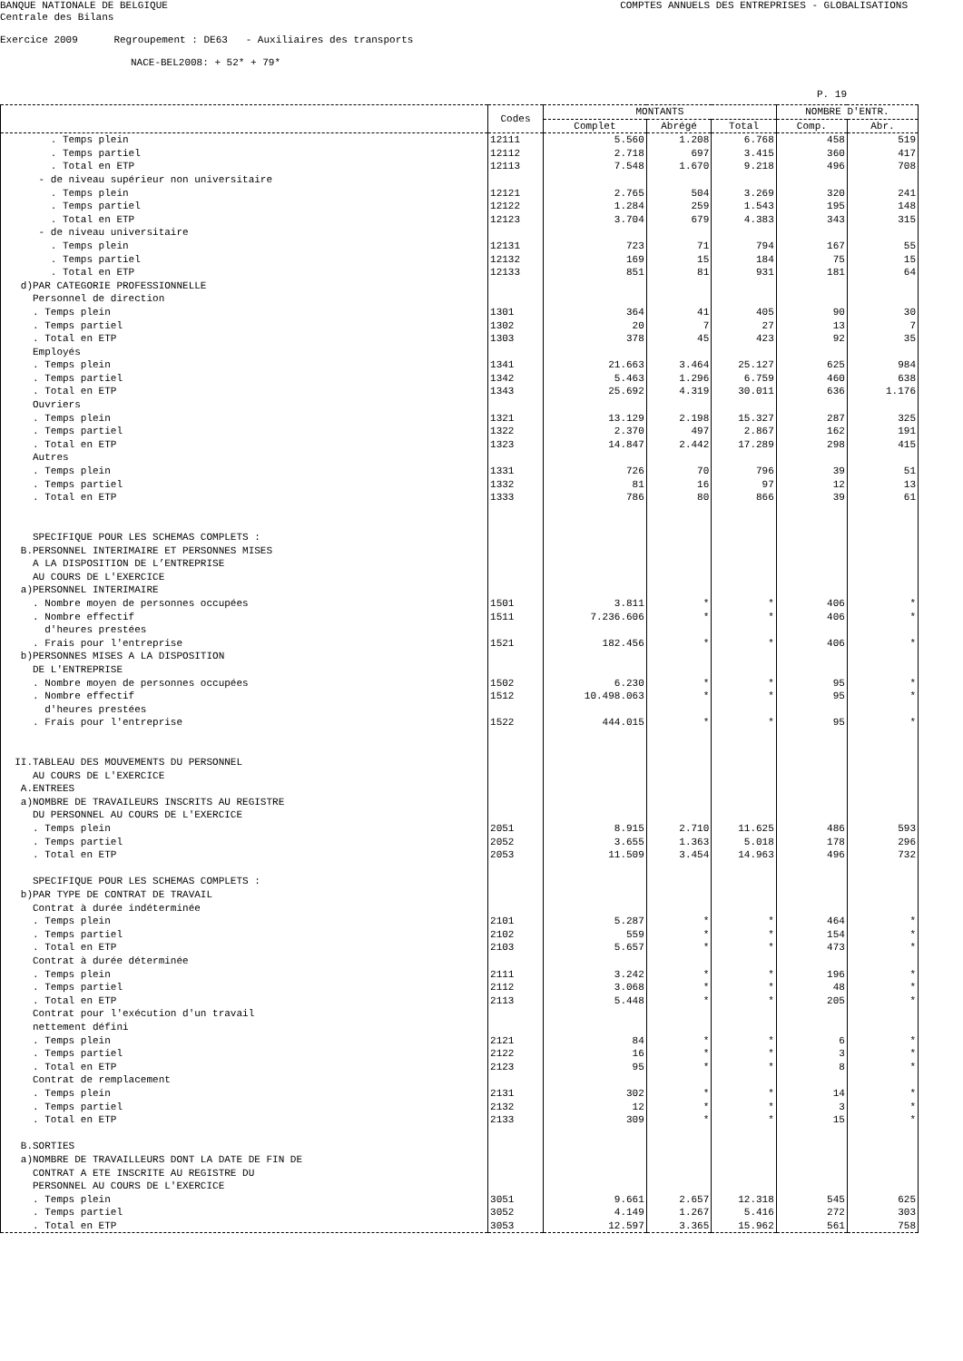BANQUE NATIONALE DE BELGIQUE COMPTES ANNUELS DES ENTREPRISES - GLOBALISATIONS
Centrale des Bilans
Exercice 2009 Regroupement : DE63 - Auxiliaires des transports
NACE-BEL2008: + 52* + 79*
P. 19
| | Codes | MONTANTS | | | NOMBRE D'ENTR. | |
| --- | --- | --- | --- | --- | --- | --- |
| | | Complet | Abrégé | Total | Comp. | Abr. |
| . Temps plein | 12111 | 5.560 | 1.208 | 6.768 | 458 | 519 |
| . Temps partiel | 12112 | 2.718 | 697 | 3.415 | 360 | 417 |
| . Total en ETP | 12113 | 7.548 | 1.670 | 9.218 | 496 | 708 |
| - de niveau supérieur non universitaire | | | | | | |
| . Temps plein | 12121 | 2.765 | 504 | 3.269 | 320 | 241 |
| . Temps partiel | 12122 | 1.284 | 259 | 1.543 | 195 | 148 |
| . Total en ETP | 12123 | 3.704 | 679 | 4.383 | 343 | 315 |
| - de niveau universitaire | | | | | | |
| . Temps plein | 12131 | 723 | 71 | 794 | 167 | 55 |
| . Temps partiel | 12132 | 169 | 15 | 184 | 75 | 15 |
| . Total en ETP | 12133 | 851 | 81 | 931 | 181 | 64 |
| d)PAR CATEGORIE PROFESSIONNELLE | | | | | | |
| Personnel de direction | | | | | | |
| . Temps plein | 1301 | 364 | 41 | 405 | 90 | 30 |
| . Temps partiel | 1302 | 20 | 7 | 27 | 13 | 7 |
| . Total en ETP | 1303 | 378 | 45 | 423 | 92 | 35 |
| Employés | | | | | | |
| . Temps plein | 1341 | 21.663 | 3.464 | 25.127 | 625 | 984 |
| . Temps partiel | 1342 | 5.463 | 1.296 | 6.759 | 460 | 638 |
| . Total en ETP | 1343 | 25.692 | 4.319 | 30.011 | 636 | 1.176 |
| Ouvriers | | | | | | |
| . Temps plein | 1321 | 13.129 | 2.198 | 15.327 | 287 | 325 |
| . Temps partiel | 1322 | 2.370 | 497 | 2.867 | 162 | 191 |
| . Total en ETP | 1323 | 14.847 | 2.442 | 17.289 | 298 | 415 |
| Autres | | | | | | |
| . Temps plein | 1331 | 726 | 70 | 796 | 39 | 51 |
| . Temps partiel | 1332 | 81 | 16 | 97 | 12 | 13 |
| . Total en ETP | 1333 | 786 | 80 | 866 | 39 | 61 |
| SPECIFIQUE POUR LES SCHEMAS COMPLETS : | | | | | | |
| B.PERSONNEL INTERIMAIRE ET PERSONNES MISES | | | | | | |
| A LA DISPOSITION DE L’ENTREPRISE | | | | | | |
| AU COURS DE L'EXERCICE | | | | | | |
| a)PERSONNEL INTERIMAIRE | | | | | | |
| . Nombre moyen de personnes occupées | 1501 | 3.811 | * | * | 406 | * |
| . Nombre effectif | 1511 | 7.236.606 | * | * | 406 | * |
| d'heures prestées | | | | | | |
| . Frais pour l'entreprise | 1521 | 182.456 | * | * | 406 | * |
| b)PERSONNES MISES A LA DISPOSITION | | | | | | |
| DE L'ENTREPRISE | | | | | | |
| . Nombre moyen de personnes occupées | 1502 | 6.230 | * | * | 95 | * |
| . Nombre effectif | 1512 | 10.498.063 | * | * | 95 | * |
| d'heures prestées | | | | | | |
| . Frais pour l'entreprise | 1522 | 444.015 | * | * | 95 | * |
| II.TABLEAU DES MOUVEMENTS DU PERSONNEL | | | | | | |
| AU COURS DE L'EXERCICE | | | | | | |
| A.ENTREES | | | | | | |
| a)NOMBRE DE TRAVAILEURS INSCRITS AU REGISTRE | | | | | | |
| DU PERSONNEL AU COURS DE L'EXERCICE | | | | | | |
| . Temps plein | 2051 | 8.915 | 2.710 | 11.625 | 486 | 593 |
| . Temps partiel | 2052 | 3.655 | 1.363 | 5.018 | 178 | 296 |
| . Total en ETP | 2053 | 11.509 | 3.454 | 14.963 | 496 | 732 |
| SPECIFIQUE POUR LES SCHEMAS COMPLETS : | | | | | | |
| b)PAR TYPE DE CONTRAT DE TRAVAIL | | | | | | |
| Contrat à durée indéterminée | | | | | | |
| . Temps plein | 2101 | 5.287 | * | * | 464 | * |
| . Temps partiel | 2102 | 559 | * | * | 154 | * |
| . Total en ETP | 2103 | 5.657 | * | * | 473 | * |
| Contrat à durée déterminée | | | | | | |
| . Temps plein | 2111 | 3.242 | * | * | 196 | * |
| . Temps partiel | 2112 | 3.068 | * | * | 48 | * |
| . Total en ETP | 2113 | 5.448 | * | * | 205 | * |
| Contrat pour l'exécution d'un travail | | | | | | |
| nettement défini | | | | | | |
| . Temps plein | 2121 | 84 | * | * | 6 | * |
| . Temps partiel | 2122 | 16 | * | * | 3 | * |
| . Total en ETP | 2123 | 95 | * | * | 8 | * |
| Contrat de remplacement | | | | | | |
| . Temps plein | 2131 | 302 | * | * | 14 | * |
| . Temps partiel | 2132 | 12 | * | * | 3 | * |
| . Total en ETP | 2133 | 309 | * | * | 15 | * |
| B.SORTIES | | | | | | |
| a)NOMBRE DE TRAVAILLEURS DONT LA DATE DE FIN DE | | | | | | |
| CONTRAT A ETE INSCRITE AU REGISTRE DU | | | | | | |
| PERSONNEL AU COURS DE L'EXERCICE | | | | | | |
| . Temps plein | 3051 | 9.661 | 2.657 | 12.318 | 545 | 625 |
| . Temps partiel | 3052 | 4.149 | 1.267 | 5.416 | 272 | 303 |
| . Total en ETP | 3053 | 12.597 | 3.365 | 15.962 | 561 | 758 |